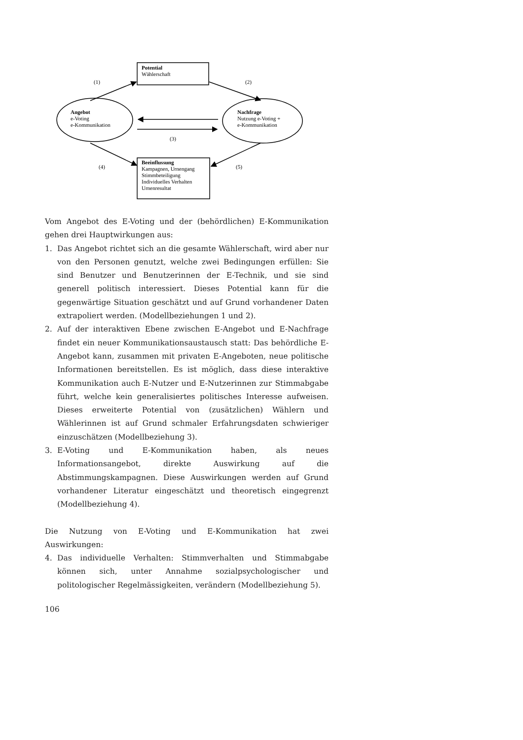Potential
Wählerschaft
Beeinflussung
Kampagnen, Urnengang
Stimmbeteiligung
Individuelles Verhalten
Urnenresultat
Angebot
e-Voting
e-Kommunikation
Nachfrage
Nutzung e-Voting +
e-Kommunikation
(1)
(2)
(3)
(4)
(5)
Vom Angebot des E-Voting und der (behördlichen) E-Kommunikation gehen drei Hauptwirkungen aus:
1. Das Angebot richtet sich an die gesamte Wählerschaft, wird aber nur von den Personen genutzt, welche zwei Bedingungen erfüllen: Sie sind Benutzer und Benutzerinnen der E-Technik, und sie sind generell politisch interessiert. Dieses Potential kann für die gegenwärtige Situation geschätzt und auf Grund vorhandener Daten extrapoliert werden. (Modellbeziehungen 1 und 2).
2. Auf der interaktiven Ebene zwischen E-Angebot und E-Nachfrage findet ein neuer Kommunikationsaustausch statt: Das behördliche E-Angebot kann, zusammen mit privaten E-Angeboten, neue politische Informationen bereitstellen. Es ist möglich, dass diese interaktive Kommunikation auch E-Nutzer und E-Nutzerinnen zur Stimmabgabe führt, welche kein generalisiertes politisches Interesse aufweisen. Dieses erweiterte Potential von (zusätzlichen) Wählern und Wählerinnen ist auf Grund schmaler Erfahrungsdaten schwieriger einzuschätzen (Modellbeziehung 3).
3. E-Voting und E-Kommunikation haben, als neues Informationsangebot, direkte Auswirkung auf die Abstimmungskampagnen. Diese Auswirkungen werden auf Grund vorhandener Literatur eingeschätzt und theoretisch eingegrenzt (Modellbeziehung 4).
Die Nutzung von E-Voting und E-Kommunikation hat zwei Auswirkungen:
4. Das individuelle Verhalten: Stimmverhalten und Stimmabgabe können sich, unter Annahme sozialpsychologischer und politologischer Regelmässigkeiten, verändern (Modellbeziehung 5).
106